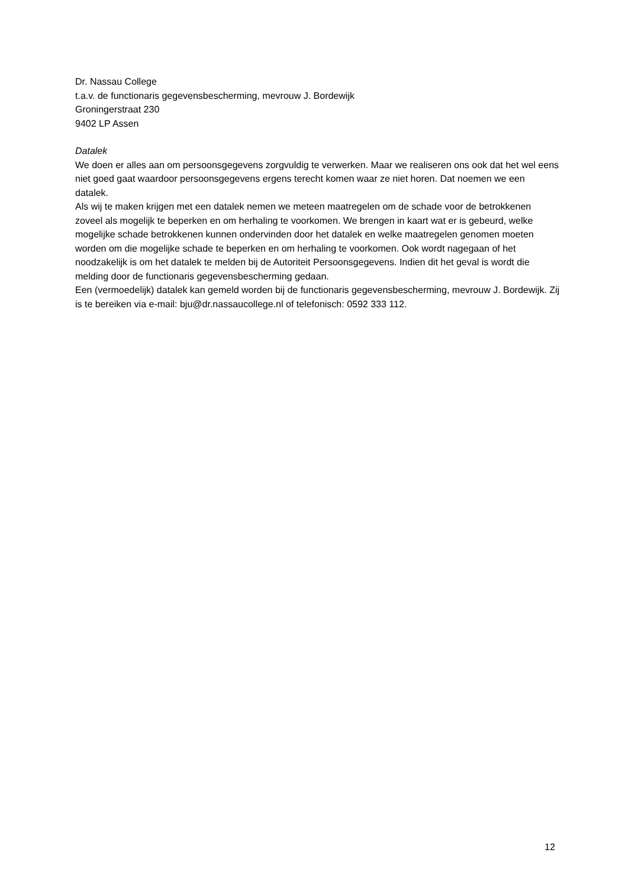Dr. Nassau College
t.a.v. de functionaris gegevensbescherming, mevrouw J. Bordewijk
Groningerstraat 230
9402 LP Assen
Datalek
We doen er alles aan om persoonsgegevens zorgvuldig te verwerken. Maar we realiseren ons ook dat het wel eens niet goed gaat waardoor persoonsgegevens ergens terecht komen waar ze niet horen. Dat noemen we een datalek.
Als wij te maken krijgen met een datalek nemen we meteen maatregelen om de schade voor de betrokkenen zoveel als mogelijk te beperken en om herhaling te voorkomen. We brengen in kaart wat er is gebeurd, welke mogelijke schade betrokkenen kunnen ondervinden door het datalek en welke maatregelen genomen moeten worden om die mogelijke schade te beperken en om herhaling te voorkomen. Ook wordt nagegaan of het noodzakelijk is om het datalek te melden bij de Autoriteit Persoonsgegevens. Indien dit het geval is wordt die melding door de functionaris gegevensbescherming gedaan.
Een (vermoedelijk) datalek kan gemeld worden bij de functionaris gegevensbescherming, mevrouw J. Bordewijk. Zij is te bereiken via e-mail: bju@dr.nassaucollege.nl of telefonisch: 0592 333 112.
12